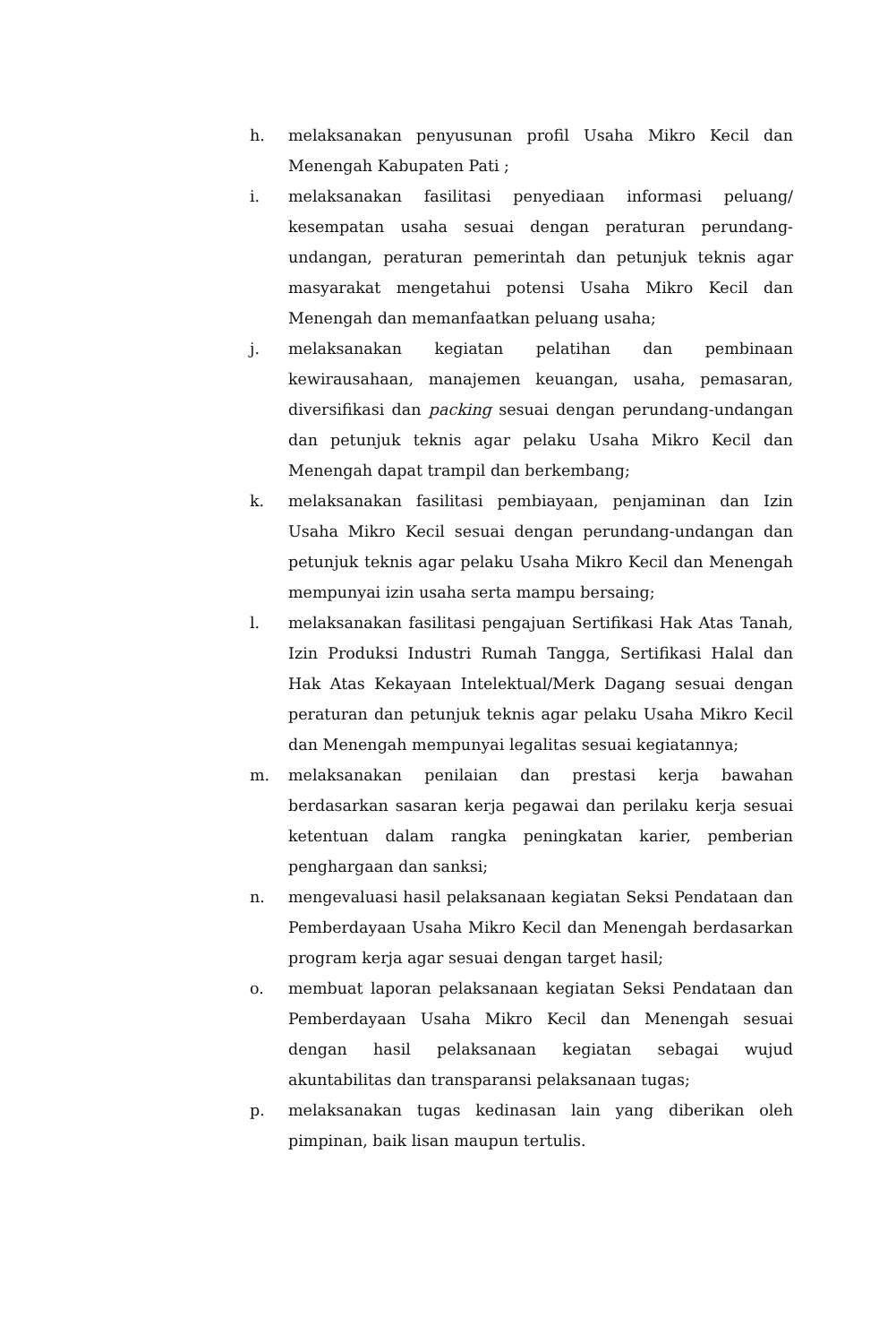h. melaksanakan penyusunan profil Usaha Mikro Kecil dan Menengah Kabupaten Pati ;
i. melaksanakan fasilitasi penyediaan informasi peluang/ kesempatan usaha sesuai dengan peraturan perundang-undangan, peraturan pemerintah dan petunjuk teknis agar masyarakat mengetahui potensi Usaha Mikro Kecil dan Menengah dan memanfaatkan peluang usaha;
j. melaksanakan kegiatan pelatihan dan pembinaan kewirausahaan, manajemen keuangan, usaha, pemasaran, diversifikasi dan packing sesuai dengan perundang-undangan dan petunjuk teknis agar pelaku Usaha Mikro Kecil dan Menengah dapat trampil dan berkembang;
k. melaksanakan fasilitasi pembiayaan, penjaminan dan Izin Usaha Mikro Kecil sesuai dengan perundang-undangan dan petunjuk teknis agar pelaku Usaha Mikro Kecil dan Menengah mempunyai izin usaha serta mampu bersaing;
l. melaksanakan fasilitasi pengajuan Sertifikasi Hak Atas Tanah, Izin Produksi Industri Rumah Tangga, Sertifikasi Halal dan Hak Atas Kekayaan Intelektual/Merk Dagang sesuai dengan peraturan dan petunjuk teknis agar pelaku Usaha Mikro Kecil dan Menengah mempunyai legalitas sesuai kegiatannya;
m. melaksanakan penilaian dan prestasi kerja bawahan berdasarkan sasaran kerja pegawai dan perilaku kerja sesuai ketentuan dalam rangka peningkatan karier, pemberian penghargaan dan sanksi;
n. mengevaluasi hasil pelaksanaan kegiatan Seksi Pendataan dan Pemberdayaan Usaha Mikro Kecil dan Menengah berdasarkan program kerja agar sesuai dengan target hasil;
o. membuat laporan pelaksanaan kegiatan Seksi Pendataan dan Pemberdayaan Usaha Mikro Kecil dan Menengah sesuai dengan hasil pelaksanaan kegiatan sebagai wujud akuntabilitas dan transparansi pelaksanaan tugas;
p. melaksanakan tugas kedinasan lain yang diberikan oleh pimpinan, baik lisan maupun tertulis.